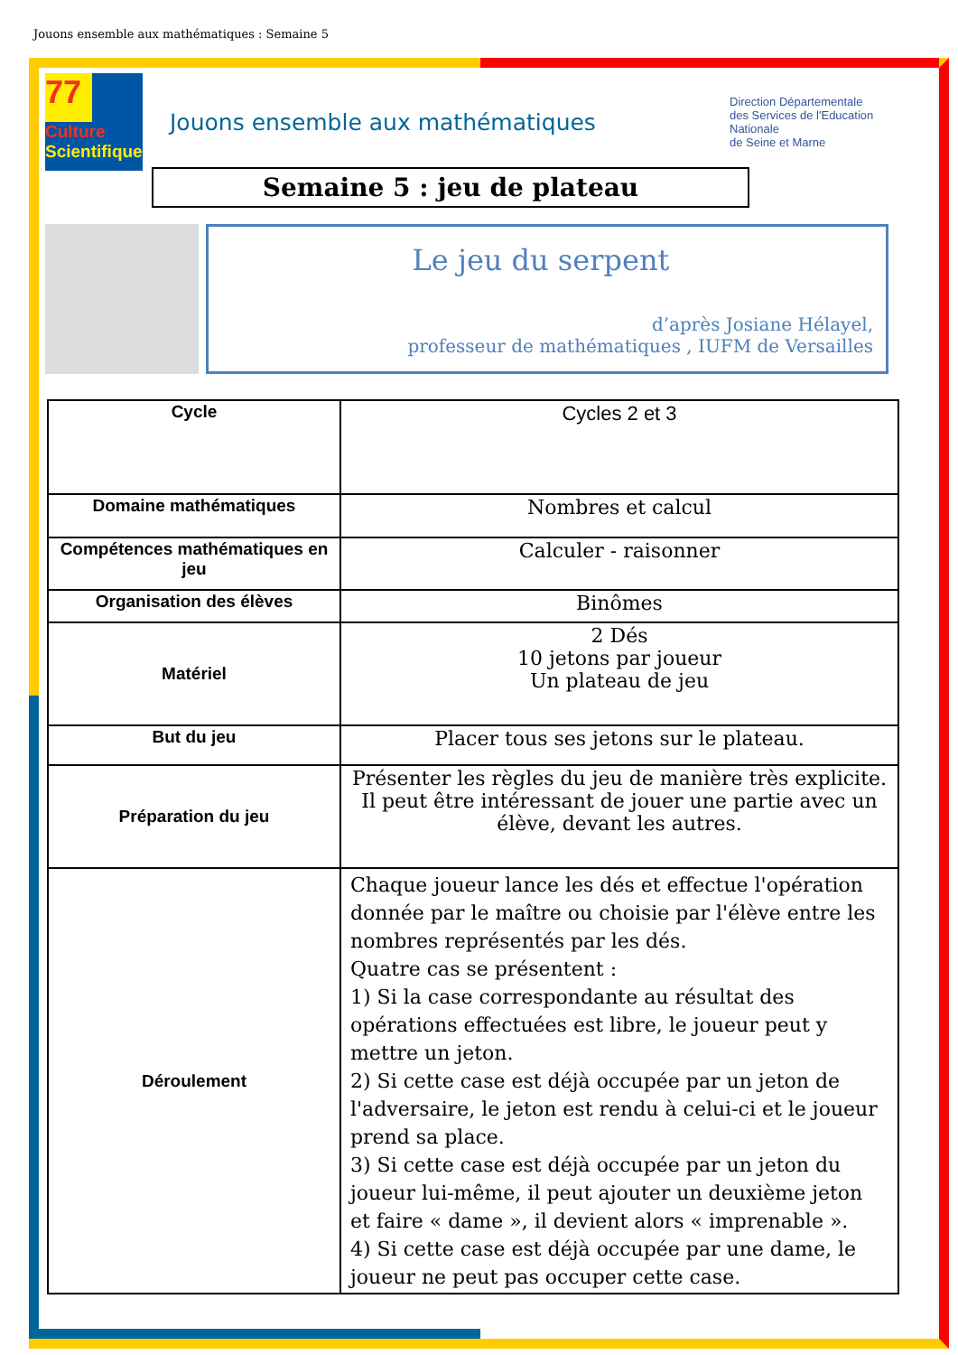Jouons ensemble aux mathématiques : Semaine 5
77
Culture
Scientifique
Jouons ensemble aux mathématiques
Direction Départementale
des Services de l'Education
Nationale
de Seine et Marne
Semaine 5 : jeu de plateau
Le jeu du serpent
d’après Josiane Hélayel,
professeur de mathématiques , IUFM de Versailles
| Cycle | Cycles 2 et 3 |
| Domaine mathématiques | Nombres et calcul |
| Compétences mathématiques en jeu | Calculer - raisonner |
| Organisation des élèves | Binômes |
| Matériel | 2 Dés 10 jetons par joueur Un plateau de jeu |
| But du jeu | Placer tous ses jetons sur le plateau. |
| Préparation du jeu | Présenter les règles du jeu de manière très explicite. Il peut être intéressant de jouer une partie avec un élève, devant les autres. |
| Déroulement | Chaque joueur lance les dés et effectue l'opération donnée par le maître ou choisie par l'élève entre les nombres représentés par les dés. Quatre cas se présentent : 1) Si la case correspondante au résultat des opérations effectuées est libre, le joueur peut y mettre un jeton. 2) Si cette case est déjà occupée par un jeton de l'adversaire, le jeton est rendu à celui-ci et le joueur prend sa place. 3) Si cette case est déjà occupée par un jeton du joueur lui-même, il peut ajouter un deuxième jeton et faire « dame », il devient alors « imprenable ». 4) Si cette case est déjà occupée par une dame, le joueur ne peut pas occuper cette case. |